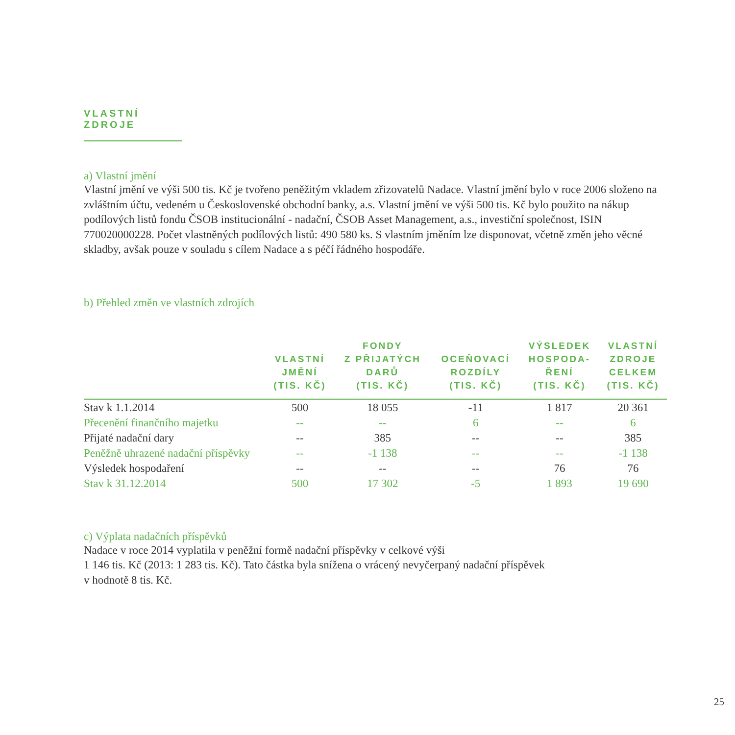VLASTNÍ ZDROJE
a) Vlastní jmění
Vlastní jmění ve výši 500 tis. Kč je tvořeno peněžitým vkladem zřizovatelů Nadace. Vlastní jmění bylo v roce 2006 složeno na zvláštním účtu, vedeném u Československé obchodní banky, a.s. Vlastní jmění ve výši 500 tis. Kč bylo použito na nákup podílových listů fondu ČSOB institucionální - nadační, ČSOB Asset Management, a.s., investiční společnost, ISIN 770020000228. Počet vlastněných podílových listů: 490 580 ks. S vlastním jměním lze disponovat, včetně změn jeho věcné skladby, avšak pouze v souladu s cílem Nadace a s péčí řádného hospodáře.
b) Přehled změn ve vlastních zdrojích
| | VLASTNÍ JMĚNÍ (TIS. KČ) | FONDY Z PŘIJATÝCH DARŮ (TIS. KČ) | OCEŇOVACÍ ROZDÍLY (TIS. KČ) | VÝSLEDEK HOSPODA- ŘENÍ (TIS. KČ) | VLASTNÍ ZDROJE CELKEM (TIS. KČ) |
| --- | --- | --- | --- | --- | --- |
| Stav k 1.1.2014 | 500 | 18 055 | -11 | 1 817 | 20 361 |
| Přecenění finančního majetku | -- | -- | 6 | -- | 6 |
| Přijaté nadační dary | -- | 385 | -- | -- | 385 |
| Peněžně uhrazené nadační příspěvky | -- | -1 138 | -- | -- | -1 138 |
| Výsledek hospodaření | -- | -- | -- | 76 | 76 |
| Stav k 31.12.2014 | 500 | 17 302 | -5 | 1 893 | 19 690 |
c) Výplata nadačních příspěvků
Nadace v roce 2014 vyplatila v peněžní formě nadační příspěvky v celkové výši
1 146 tis. Kč (2013: 1 283 tis. Kč). Tato částka byla snížena o vrácený nevyčerpaný nadační příspěvek
v hodnotě 8 tis. Kč.
25